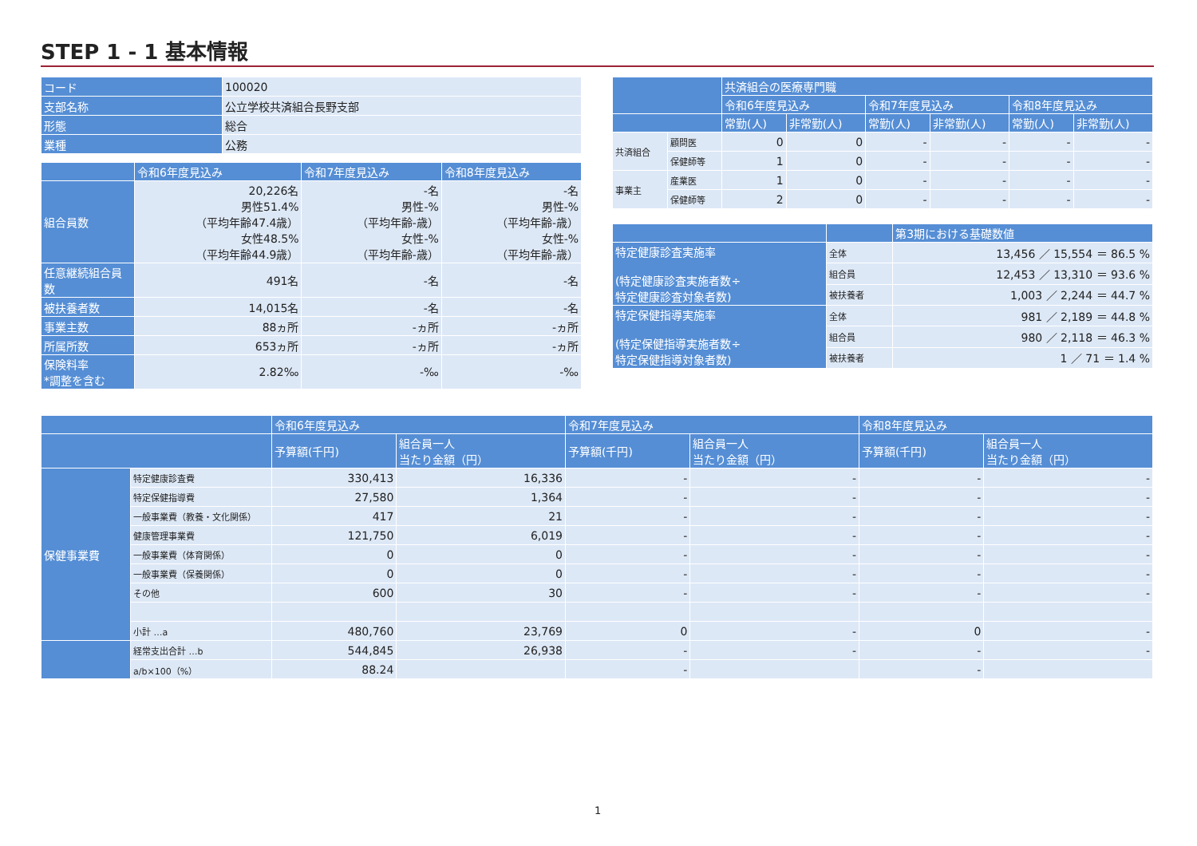STEP 1 - 1 基本情報
| コード | 100020 |
| 支部名称 | 公立学校共済組合長野支部 |
| 形態 | 総合 |
| 業種 | 公務 |
| | 令和6年度見込み | 令和7年度見込み | 令和8年度見込み |
| --- | --- | --- | --- |
| 組合員数 | 20,226名 男性51.4% （平均年齢47.4歳） 女性48.5% （平均年齢44.9歳） | -名 男性-% （平均年齢-歳） 女性-% （平均年齢-歳） | -名 男性-% （平均年齢-歳） 女性-% （平均年齢-歳） |
| 任意継続組合員数 | 491名 | -名 | -名 |
| 被扶養者数 | 14,015名 | -名 | -名 |
| 事業主数 | 88ヵ所 | -ヵ所 | -ヵ所 |
| 所属所数 | 653ヵ所 | -ヵ所 | -ヵ所 |
| 保険料率 *調整を含む | 2.82‰ | -‰ | -‰ |
| | | 共済組合の医療専門職 | | | | | |
| --- | --- | --- | --- | --- | --- | --- | --- |
| | | 令和6年度見込み | | 令和7年度見込み | | 令和8年度見込み | |
| | | 常勤(人) | 非常勤(人) | 常勤(人) | 非常勤(人) | 常勤(人) | 非常勤(人) |
| 共済組合 | 顧問医 | 0 | 0 | - | - | - | - |
| | 保健師等 | 1 | 0 | - | - | - | - |
| 事業主 | 産業医 | 1 | 0 | - | - | - | - |
| | 保健師等 | 2 | 0 | - | - | - | - |
| | | 第3期における基礎数値 |
| --- | --- | --- |
| 特定健康診査実施率 (特定健康診査実施者数÷ 特定健康診査対象者数) | 全体 | 13,456 ／ 15,554 ＝ 86.5 % |
| | 組合員 | 12,453 ／ 13,310 ＝ 93.6 % |
| | 被扶養者 | 1,003 ／ 2,244 ＝ 44.7 % |
| 特定保健指導実施率 (特定保健指導実施者数÷ 特定保健指導対象者数) | 全体 | 981 ／ 2,189 ＝ 44.8 % |
| | 組合員 | 980 ／ 2,118 ＝ 46.3 % |
| | 被扶養者 | 1 ／ 71 ＝ 1.4 % |
| | | 令和6年度見込み | | 令和7年度見込み | | 令和8年度見込み | |
| --- | --- | --- | --- | --- | --- | --- | --- |
| | | 予算額(千円) | 組合員一人 当たり金額（円） | 予算額(千円) | 組合員一人 当たり金額（円） | 予算額(千円) | 組合員一人 当たり金額（円） |
| 保健事業費 | 特定健康診査費 | 330,413 | 16,336 | - | - | - | - |
| | 特定保健指導費 | 27,580 | 1,364 | - | - | - | - |
| | 一般事業費（教養・文化関係） | 417 | 21 | - | - | - | - |
| | 健康管理事業費 | 121,750 | 6,019 | - | - | - | - |
| | 一般事業費（体育関係） | 0 | 0 | - | - | - | - |
| | 一般事業費（保養関係） | 0 | 0 | - | - | - | - |
| | その他 | 600 | 30 | - | - | - | - |
| | 小計 …a | 480,760 | 23,769 | 0 | - | 0 | - |
| | 経常支出合計 …b | 544,845 | 26,938 | - | - | - | - |
| | a/b×100（%） | 88.24 | | - | | - | |
1